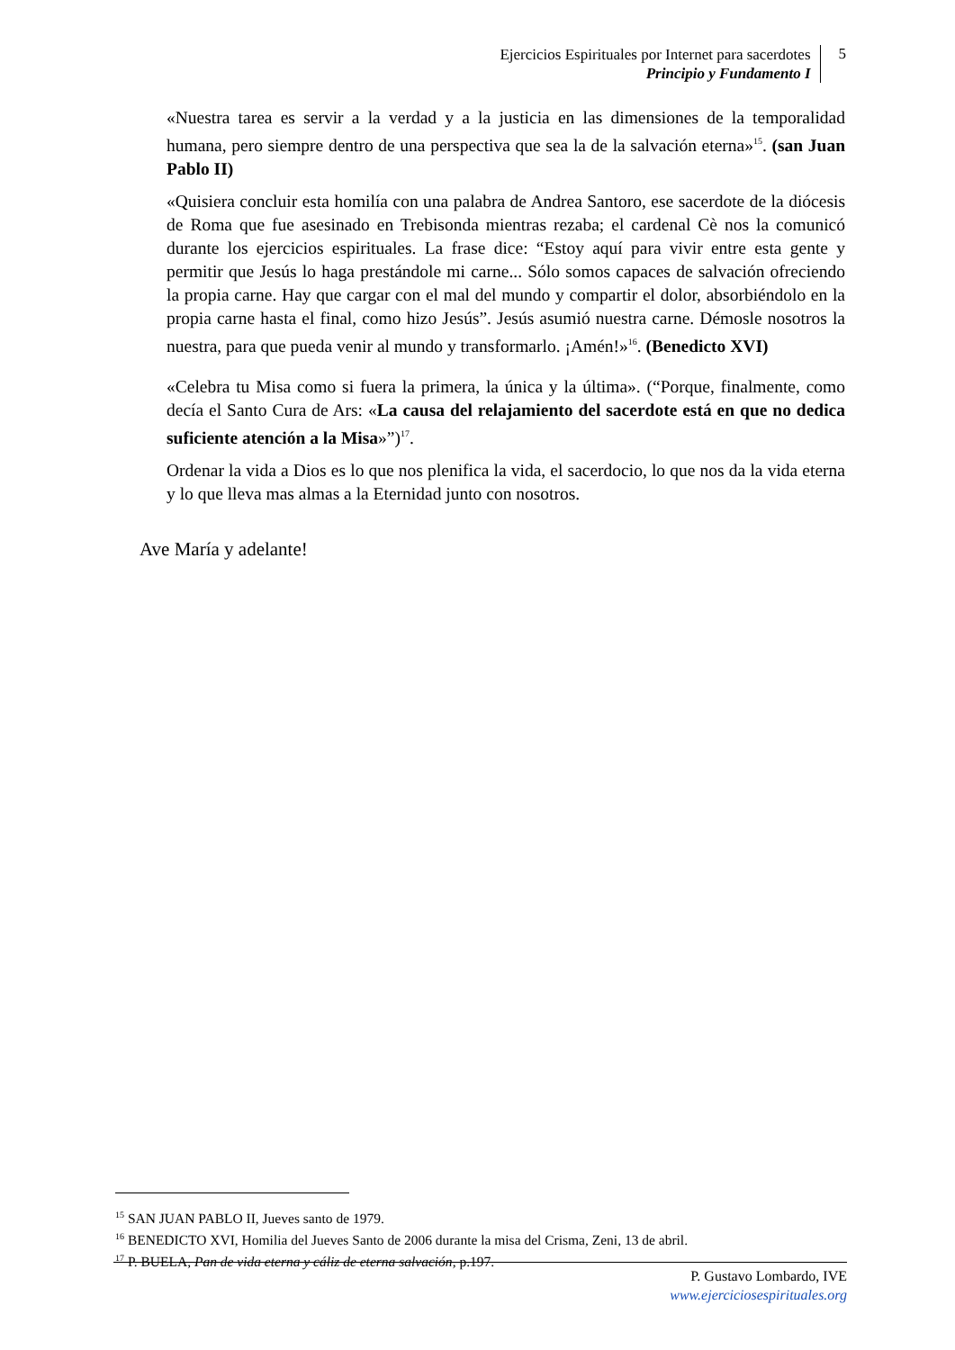Ejercicios Espirituales por Internet para sacerdotes
Principio y Fundamento I
5
«Nuestra tarea es servir a la verdad y a la justicia en las dimensiones de la temporalidad humana, pero siempre dentro de una perspectiva que sea la de la salvación eterna»<sup>15</sup>. (san Juan Pablo II)
«Quisiera concluir esta homilía con una palabra de Andrea Santoro, ese sacerdote de la diócesis de Roma que fue asesinado en Trebisonda mientras rezaba; el cardenal Cè nos la comunicó durante los ejercicios espirituales. La frase dice: “Estoy aquí para vivir entre esta gente y permitir que Jesús lo haga prestándole mi carne... Sólo somos capaces de salvación ofreciendo la propia carne. Hay que cargar con el mal del mundo y compartir el dolor, absorbiéndolo en la propia carne hasta el final, como hizo Jesús”. Jesús asumió nuestra carne. Démosle nosotros la nuestra, para que pueda venir al mundo y transformarlo. ¡Amén!»<sup>16</sup>. (Benedicto XVI)
«Celebra tu Misa como si fuera la primera, la única y la última». (“Porque, finalmente, como decía el Santo Cura de Ars: «La causa del relajamiento del sacerdote está en que no dedica suficiente atención a la Misa»”)<sup>17</sup>.
Ordenar la vida a Dios es lo que nos plenifica la vida, el sacerdocio, lo que nos da la vida eterna y lo que lleva mas almas a la Eternidad junto con nosotros.
Ave María y adelante!
<sup>15</sup> SAN JUAN PABLO II, Jueves santo de 1979.
<sup>16</sup> BENEDICTO XVI, Homilia del Jueves Santo de 2006 durante la misa del Crisma, Zeni, 13 de abril.
<sup>17</sup> P. BUELA, Pan de vida eterna y cáliz de eterna salvación, p.197.
P. Gustavo Lombardo, IVE
www.ejerciciosespirituales.org